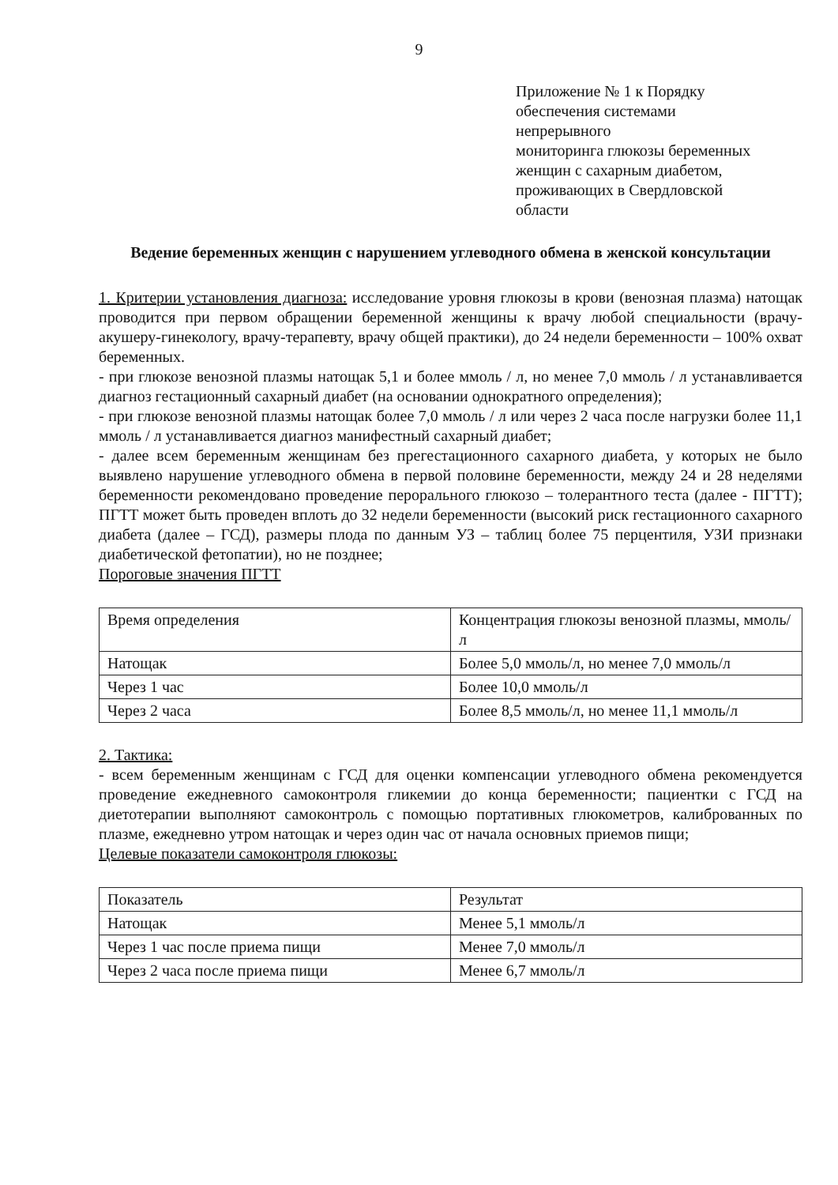9
Приложение № 1 к Порядку
обеспечения системами
непрерывного
мониторинга глюкозы беременных
женщин с сахарным диабетом,
проживающих в Свердловской
области
Ведение беременных женщин с нарушением углеводного обмена в женской консультации
1. Критерии установления диагноза: исследование уровня глюкозы в крови (венозная плазма) натощак проводится при первом обращении беременной женщины к врачу любой специальности (врачу-акушеру-гинекологу, врачу-терапевту, врачу общей практики), до 24 недели беременности – 100% охват беременных.
- при глюкозе венозной плазмы натощак 5,1 и более ммоль / л, но менее 7,0 ммоль / л устанавливается диагноз гестационный сахарный диабет (на основании однократного определения);
- при глюкозе венозной плазмы натощак более 7,0 ммоль / л или через 2 часа после нагрузки более 11,1 ммоль / л устанавливается диагноз манифестный сахарный диабет;
- далее всем беременным женщинам без прегестационного сахарного диабета, у которых не было выявлено нарушение углеводного обмена в первой половине беременности, между 24 и 28 неделями беременности рекомендовано проведение перорального глюкозо – толерантного теста (далее - ПГТТ); ПГТТ может быть проведен вплоть до 32 недели беременности (высокий риск гестационного сахарного диабета (далее – ГСД), размеры плода по данным УЗ – таблиц более 75 перцентиля, УЗИ признаки диабетической фетопатии), но не позднее;
Пороговые значения ПГТТ
| Время определения | Концентрация глюкозы венозной плазмы, ммоль/л |
| Натощак | Более 5,0 ммоль/л, но менее 7,0 ммоль/л |
| Через 1 час | Более 10,0 ммоль/л |
| Через 2 часа | Более 8,5 ммоль/л, но менее 11,1 ммоль/л |
2. Тактика:
- всем беременным женщинам с ГСД для оценки компенсации углеводного обмена рекомендуется проведение ежедневного самоконтроля гликемии до конца беременности; пациентки с ГСД на диетотерапии выполняют самоконтроль с помощью портативных глюкометров, калиброванных по плазме, ежедневно утром натощак и через один час от начала основных приемов пищи;
Целевые показатели самоконтроля глюкозы:
| Показатель | Результат |
| Натощак | Менее 5,1 ммоль/л |
| Через 1 час после приема пищи | Менее 7,0 ммоль/л |
| Через 2 часа после приема пищи | Менее 6,7 ммоль/л |